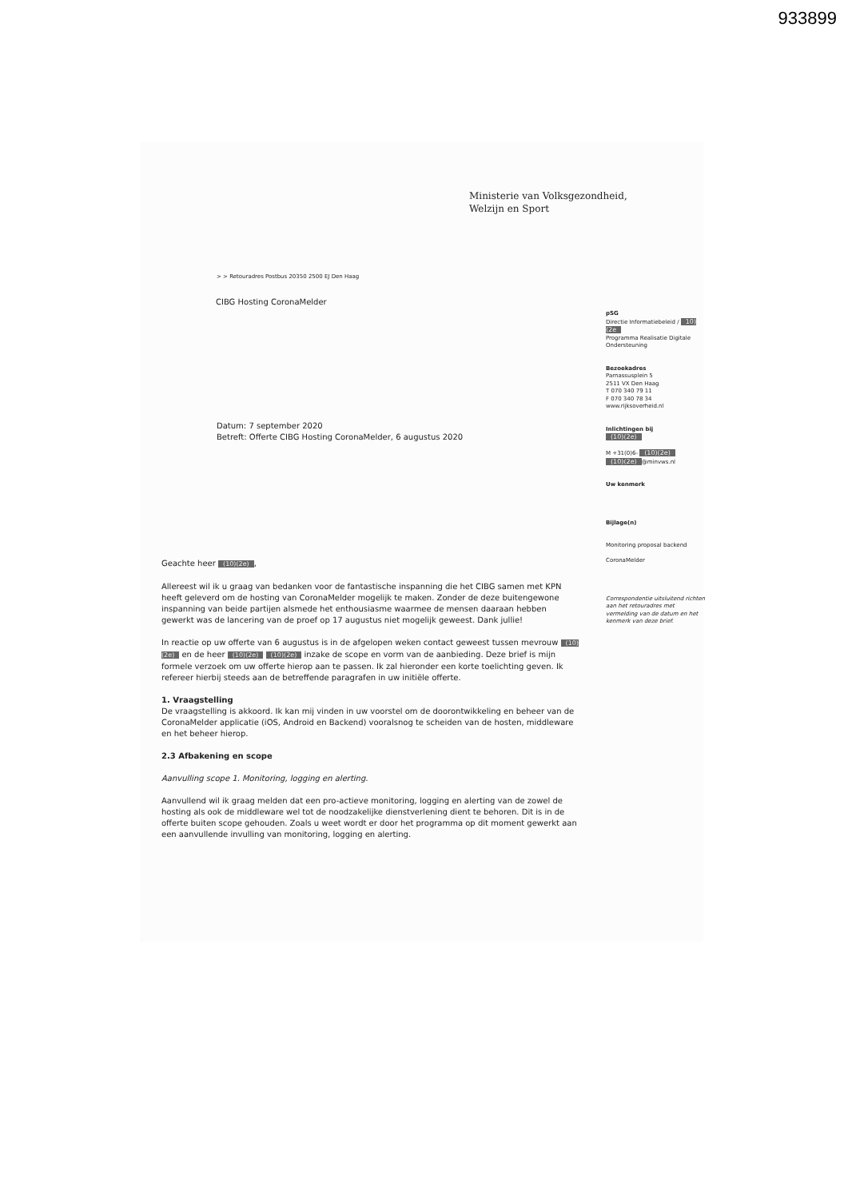933899
Ministerie van Volksgezondheid,
Welzijn en Sport
> > Retouradres Postbus 20350 2500 EJ Den Haag
CIBG Hosting CoronaMelder
pSG
Directie Informatiebeleid / 10)(2e
Programma Realisatie Digitale Ondersteuning
Bezoekadres
Parnassusplein 5
2511 VX Den Haag
T 070 340 79 11
F 070 340 78 34
www.rijksoverheid.nl
Inlichtingen bij
(10)(2e)
M +31(0)6- (10)(2e)
(10)(2e) @minvws.nl
Uw kenmerk
Bijlage(n)
Monitoring proposal backend
CoronaMelder
Correspondentie uitsluitend richten aan het retouradres met vermelding van de datum en het kenmerk van deze brief.
Datum: 7 september 2020
Betreft: Offerte CIBG Hosting CoronaMelder, 6 augustus 2020
Geachte heer (10)(2e),
Allereest wil ik u graag van bedanken voor de fantastische inspanning die het CIBG samen met KPN heeft geleverd om de hosting van CoronaMelder mogelijk te maken. Zonder de deze buitengewone inspanning van beide partijen alsmede het enthousiasme waarmee de mensen daaraan hebben gewerkt was de lancering van de proef op 17 augustus niet mogelijk geweest. Dank jullie!
In reactie op uw offerte van 6 augustus is in de afgelopen weken contact geweest tussen mevrouw (10)(2e) en de heer (10)(2e) (10)(2e) inzake de scope en vorm van de aanbieding. Deze brief is mijn formele verzoek om uw offerte hierop aan te passen. Ik zal hieronder een korte toelichting geven. Ik refereer hierbij steeds aan de betreffende paragrafen in uw initiële offerte.
1. Vraagstelling
De vraagstelling is akkoord. Ik kan mij vinden in uw voorstel om de doorontwikkeling en beheer van de CoronaMelder applicatie (iOS, Android en Backend) vooralsnog te scheiden van de hosten, middleware en het beheer hierop.
2.3 Afbakening en scope
Aanvulling scope 1. Monitoring, logging en alerting.
Aanvullend wil ik graag melden dat een pro-actieve monitoring, logging en alerting van de zowel de hosting als ook de middleware wel tot de noodzakelijke dienstverlening dient te behoren. Dit is in de offerte buiten scope gehouden. Zoals u weet wordt er door het programma op dit moment gewerkt aan een aanvullende invulling van monitoring, logging en alerting.